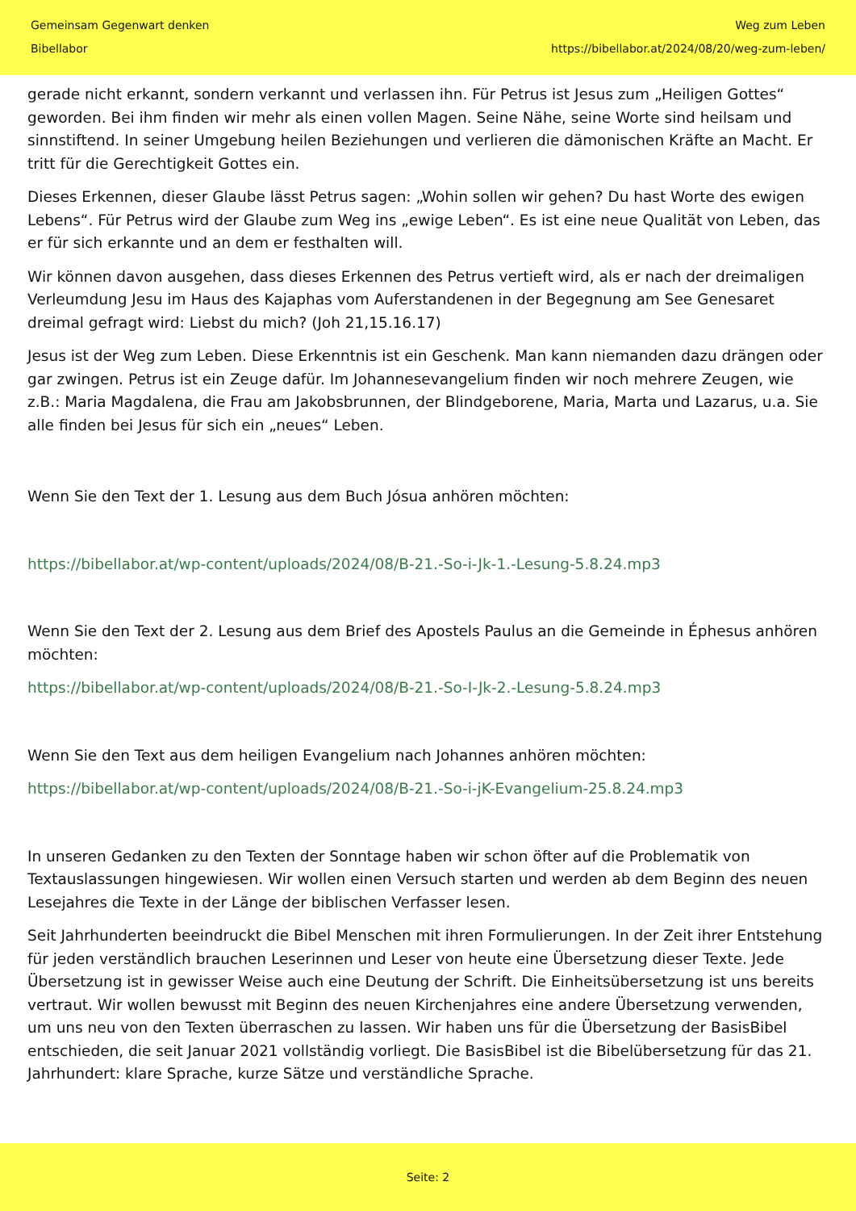Gemeinsam Gegenwart denken
Bibellabor
Weg zum Leben
https://bibellabor.at/2024/08/20/weg-zum-leben/
gerade nicht erkannt, sondern verkannt und verlassen ihn. Für Petrus ist Jesus zum „Heiligen Gottes“ geworden. Bei ihm finden wir mehr als einen vollen Magen. Seine Nähe, seine Worte sind heilsam und sinnstiftend. In seiner Umgebung heilen Beziehungen und verlieren die dämonischen Kräfte an Macht. Er tritt für die Gerechtigkeit Gottes ein.
Dieses Erkennen, dieser Glaube lässt Petrus sagen: „Wohin sollen wir gehen? Du hast Worte des ewigen Lebens“. Für Petrus wird der Glaube zum Weg ins „ewige Leben“. Es ist eine neue Qualität von Leben, das er für sich erkannte und an dem er festhalten will.
Wir können davon ausgehen, dass dieses Erkennen des Petrus vertieft wird, als er nach der dreimaligen Verleumdung Jesu im Haus des Kajaphas vom Auferstandenen in der Begegnung am See Genesaret dreimal gefragt wird: Liebst du mich? (Joh 21,15.16.17)
Jesus ist der Weg zum Leben. Diese Erkenntnis ist ein Geschenk. Man kann niemanden dazu drängen oder gar zwingen. Petrus ist ein Zeuge dafür. Im Johannesevangelium finden wir noch mehrere Zeugen, wie z.B.: Maria Magdalena, die Frau am Jakobsbrunnen, der Blindgeborene, Maria, Marta und Lazarus, u.a. Sie alle finden bei Jesus für sich ein „neues“ Leben.
Wenn Sie den Text der 1. Lesung aus dem Buch Jósua anhören möchten:
https://bibellabor.at/wp-content/uploads/2024/08/B-21.-So-i-Jk-1.-Lesung-5.8.24.mp3
Wenn Sie den Text der 2. Lesung aus dem Brief des Apostels Paulus an die Gemeinde in Éphesus anhören möchten:
https://bibellabor.at/wp-content/uploads/2024/08/B-21.-So-I-Jk-2.-Lesung-5.8.24.mp3
Wenn Sie den Text aus dem heiligen Evangelium nach Johannes anhören möchten:
https://bibellabor.at/wp-content/uploads/2024/08/B-21.-So-i-jK-Evangelium-25.8.24.mp3
In unseren Gedanken zu den Texten der Sonntage haben wir schon öfter auf die Problematik von Textauslassungen hingewiesen. Wir wollen einen Versuch starten und werden ab dem Beginn des neuen Lesejahres die Texte in der Länge der biblischen Verfasser lesen.
Seit Jahrhunderten beeindruckt die Bibel Menschen mit ihren Formulierungen. In der Zeit ihrer Entstehung für jeden verständlich brauchen Leserinnen und Leser von heute eine Übersetzung dieser Texte. Jede Übersetzung ist in gewisser Weise auch eine Deutung der Schrift. Die Einheitsübersetzung ist uns bereits vertraut. Wir wollen bewusst mit Beginn des neuen Kirchenjahres eine andere Übersetzung verwenden, um uns neu von den Texten überraschen zu lassen. Wir haben uns für die Übersetzung der BasisBibel entschieden, die seit Januar 2021 vollständig vorliegt. Die BasisBibel ist die Bibelübersetzung für das 21. Jahrhundert: klare Sprache, kurze Sätze und verständliche Sprache.
Seite: 2